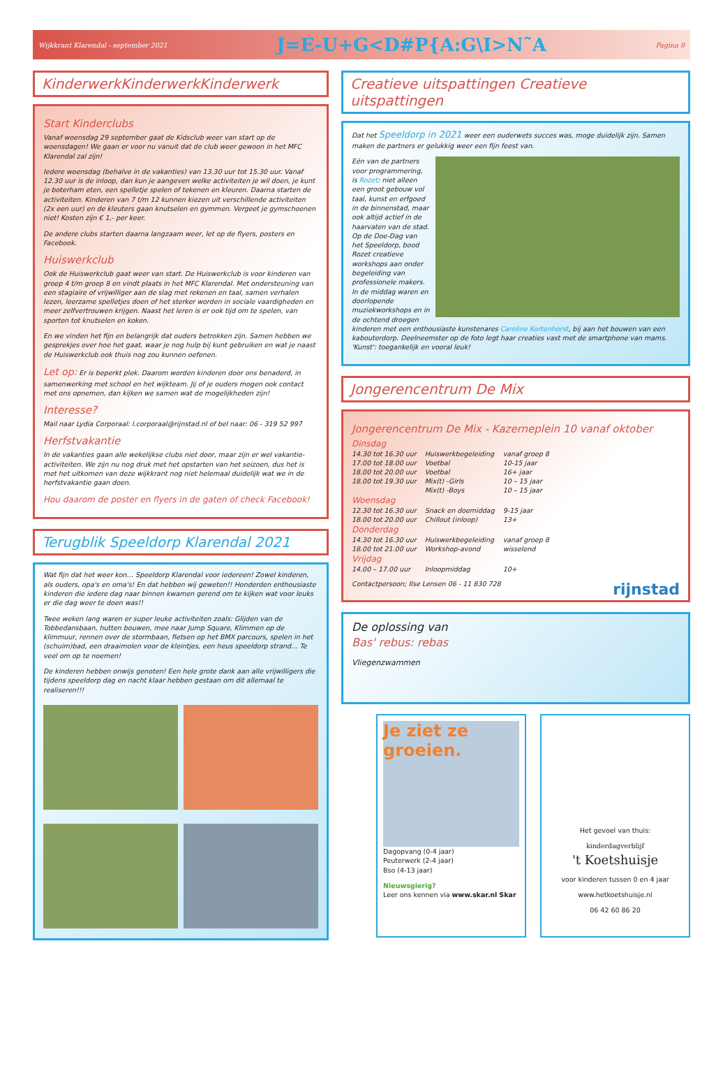Wijkkrant Klarendal - september 2021 J=E-U+G<D#P{A:G\I>N˜A Pagina 8
KinderwerkKinderwerkKinderwerk
Start Kinderclubs
Vanaf woensdag 29 september gaat de Kidsclub weer van start op de woensdagen! We gaan er voor nu vanuit dat de club weer gewoon in het MFC Klarendal zal zijn!
Iedere woensdag (behalve in de vakanties) van 13.30 uur tot 15.30 uur. Vanaf 12.30 uur is de inloop, dan kun je aangeven welke activiteiten je wil doen, je kunt je boterham eten, een spelletje spelen of tekenen en kleuren. Daarna starten de activiteiten. Kinderen van 7 t/m 12 kunnen kiezen uit verschillende activiteiten (2x een uur) en de kleuters gaan knutselen en gymmen. Vergeet je gymschoenen niet! Kosten zijn € 1,- per keer.
De andere clubs starten daarna langzaam weer, let op de flyers, posters en Facebook.
Huiswerkclub
Ook de Huiswerkclub gaat weer van start. De Huiswerkclub is voor kinderen van groep 4 t/m groep 8 en vindt plaats in het MFC Klarendal. Met ondersteuning van een stagiaire of vrijwilliger aan de slag met rekenen en taal, samen verhalen lezen, leerzame spelletjes doen of het sterker worden in sociale vaardigheden en meer zelfvertrouwen krijgen. Naast het leren is er ook tijd om te spelen, van sporten tot knutselen en koken.
En we vinden het fijn en belangrijk dat ouders betrokken zijn. Samen hebben we gesprekjes over hoe het gaat, waar je nog hulp bij kunt gebruiken en wat je naast de Huiswerkclub ook thuis nog zou kunnen oefenen.
Let op: Er is beperkt plek. Daarom worden kinderen door ons benaderd, in samenwerking met school en het wijkteam. Jij of je ouders mogen ook contact met ons opnemen, dan kijken we samen wat de mogelijkheden zijn!
Interesse?
Mail naar Lydia Corporaal: l.corporaal@rijnstad.nl of bel naar: 06 - 319 52 997
Herfstvakantie
In de vakanties gaan alle wekelijkse clubs niet door, maar zijn er wel vakantie-activiteiten. We zijn nu nog druk met het opstarten van het seizoen, dus het is met het uitkomen van deze wijkkrant nog niet helemaal duidelijk wat we in de herfstvakantie gaan doen.
Hou daarom de poster en flyers in de gaten of check Facebook!
Terugblik Speeldorp Klarendal 2021
Wat fijn dat het weer kon… Speeldorp Klarendal voor iedereen! Zowel kinderen, als ouders, opa's en oma's! En dat hebben wij geweten!! Honderden enthousiaste kinderen die iedere dag naar binnen kwamen gerend om te kijken wat voor leuks er die dag weer te doen was!!
Twee weken lang waren er super leuke activiteiten zoals: Glijden van de Tobbedansbaan, hutten bouwen, mee naar Jump Square, Klimmen op de klimmuur, rennen over de stormbaan, fietsen op het BMX parcours, spelen in het (schuim)bad, een draaimolen voor de kleintjes, een heus speeldorp strand… Te veel om op te noemen!
De kinderen hebben onwijs genoten! Een hele grote dank aan alle vrijwilligers die tijdens speeldorp dag en nacht klaar hebben gestaan om dit allemaal te realiseren!!!
Creatieve uitspattingen Creatieve uitspattingen
Dat het Speeldorp in 2021 weer een ouderwets succes was, moge duidelijk zijn. Samen maken de partners er gelukkig weer een fijn feest van.
Eén van de partners voor programmering, is Rozet: niet alleen een groot gebouw vol taal, kunst en erfgoed in de binnenstad, maar ook altijd actief in de haarvaten van de stad. Op de Doe-Dag van het Speeldorp, bood Rozet creatieve workshops aan onder begeleiding van professionele makers. In de middag waren en doorlopende muziekworkshops en in de ochtend droegen kinderen met een enthousiaste kunstenares Caroline Kortenhorst, bij aan het bouwen van een kabouterdorp. Deelneemster op de foto legt haar creaties vast met de smartphone van mams. 'Kunst': toegankelijk en vooral leuk!
Jongerencentrum De Mix
Jongerencentrum De Mix - Kazerneplein 10 vanaf oktober
| Dinsdag | | |
| 14.30 tot 16.30 uur | Huiswerkbegeleiding | vanaf groep 8 |
| 17.00 tot 18.00 uur | Voetbal | 10-15 jaar |
| 18.00 tot 20.00 uur | Voetbal | 16+ jaar |
| 18.00 tot 19.30 uur | Mix(t) -Girls | 10 – 15 jaar |
| | Mix(t) -Boys | 10 – 15 jaar |
| Woensdag | | |
| 12.30 tot 16.30 uur | Snack en doemiddag | 9-15 jaar |
| 18.00 tot 20.00 uur | Chillout (inloop) | 13+ |
| Donderdag | | |
| 14.30 tot 16.30 uur | Huiswerkbegeleiding | vanaf groep 8 |
| 18.00 tot 21.00 uur | Workshop-avond | wisselend |
| Vrijdag | | |
| 14.00 – 17.00 uur | Inloopmiddag | 10+ |
Contactpersoon; Ilse Lensen 06 - 11 830 728 rijnstad
De oplossing van
Bas' rebus: rebas
Vliegenzwammen
Je ziet ze groeien.
Dagopvang (0-4 jaar)
Peuterwerk (2-4 jaar)
Bso (4-13 jaar)
Nieuwsgierig?
Leer ons kennen via www.skar.nl Skar
Het gevoel van thuis:
kinderdagverblijf
't Koetshuisje
voor kinderen tussen 0 en 4 jaar
www.hetkoetshuisje.nl
06 42 60 86 20